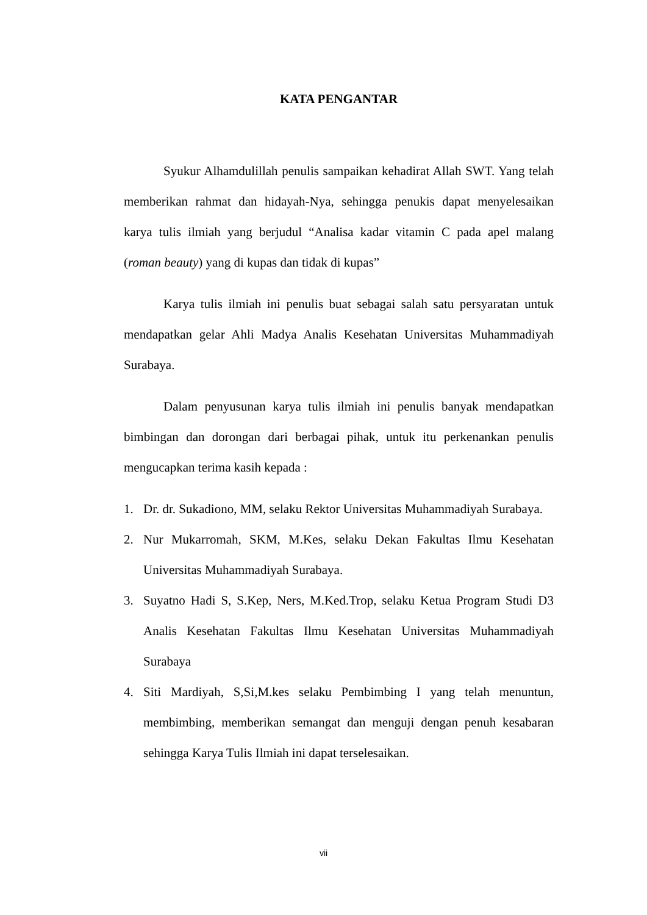KATA PENGANTAR
Syukur Alhamdulillah penulis sampaikan kehadirat Allah SWT. Yang telah memberikan rahmat dan hidayah-Nya, sehingga penukis dapat menyelesaikan karya tulis ilmiah yang berjudul “Analisa kadar vitamin C pada apel malang (roman beauty) yang di kupas dan tidak di kupas”
Karya tulis ilmiah ini penulis buat sebagai salah satu persyaratan untuk mendapatkan gelar Ahli Madya Analis Kesehatan Universitas Muhammadiyah Surabaya.
Dalam penyusunan karya tulis ilmiah ini penulis banyak mendapatkan bimbingan dan dorongan dari berbagai pihak, untuk itu perkenankan penulis mengucapkan terima kasih kepada :
1. Dr. dr. Sukadiono, MM, selaku Rektor Universitas Muhammadiyah Surabaya.
2. Nur Mukarromah, SKM, M.Kes, selaku Dekan Fakultas Ilmu Kesehatan Universitas Muhammadiyah Surabaya.
3. Suyatno Hadi S, S.Kep, Ners, M.Ked.Trop, selaku Ketua Program Studi D3 Analis Kesehatan Fakultas Ilmu Kesehatan Universitas Muhammadiyah Surabaya
4. Siti Mardiyah, S,Si,M.kes selaku Pembimbing I yang telah menuntun, membimbing, memberikan semangat dan menguji dengan penuh kesabaran sehingga Karya Tulis Ilmiah ini dapat terselesaikan.
vii